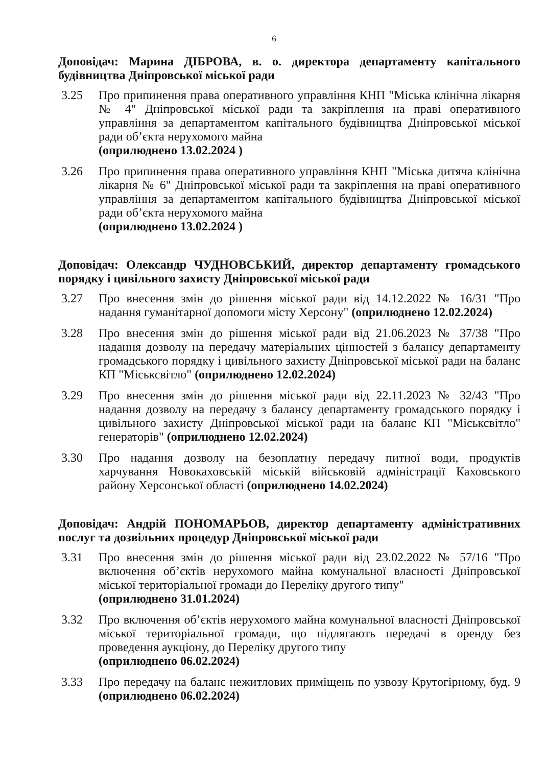6
Доповідач: Марина ДІБРОВА, в. о. директора департаменту капітального будівництва Дніпровської міської ради
3.25 Про припинення права оперативного управління КНП "Міська клінічна лікарня № 4" Дніпровської міської ради та закріплення на праві оперативного управління за департаментом капітального будівництва Дніпровської міської ради об’єкта нерухомого майна
(оприлюднено 13.02.2024 )
3.26 Про припинення права оперативного управління КНП "Міська дитяча клінічна лікарня № 6" Дніпровської міської ради та закріплення на праві оперативного управління за департаментом капітального будівництва Дніпровської міської ради об’єкта нерухомого майна
(оприлюднено 13.02.2024 )
Доповідач: Олександр ЧУДНОВСЬКИЙ, директор департаменту громадського порядку і цивільного захисту Дніпровської міської ради
3.27 Про внесення змін до рішення міської ради від 14.12.2022 № 16/31 "Про надання гуманітарної допомоги місту Херсону" (оприлюднено 12.02.2024)
3.28 Про внесення змін до рішення міської ради від 21.06.2023 № 37/38 "Про надання дозволу на передачу матеріальних цінностей з балансу департаменту громадського порядку і цивільного захисту Дніпровської міської ради на баланс КП "Міськсвітло" (оприлюднено 12.02.2024)
3.29 Про внесення змін до рішення міської ради від 22.11.2023 № 32/43 "Про надання дозволу на передачу з балансу департаменту громадського порядку і цивільного захисту Дніпровської міської ради на баланс КП "Міськсвітло" генераторів" (оприлюднено 12.02.2024)
3.30 Про надання дозволу на безоплатну передачу питної води, продуктів харчування Новокаховській міській військовій адміністрації Каховського району Херсонської області (оприлюднено 14.02.2024)
Доповідач: Андрій ПОНОМАРЬОВ, директор департаменту адміністративних послуг та дозвільних процедур Дніпровської міської ради
3.31 Про внесення змін до рішення міської ради від 23.02.2022 № 57/16 "Про включення об’єктів нерухомого майна комунальної власності Дніпровської міської територіальної громади до Переліку другого типу"
(оприлюднено 31.01.2024)
3.32 Про включення об’єктів нерухомого майна комунальної власності Дніпровської міської територіальної громади, що підлягають передачі в оренду без проведення аукціону, до Переліку другого типу
(оприлюднено 06.02.2024)
3.33 Про передачу на баланс нежитлових приміщень по узвозу Крутогірному, буд. 9 (оприлюднено 06.02.2024)